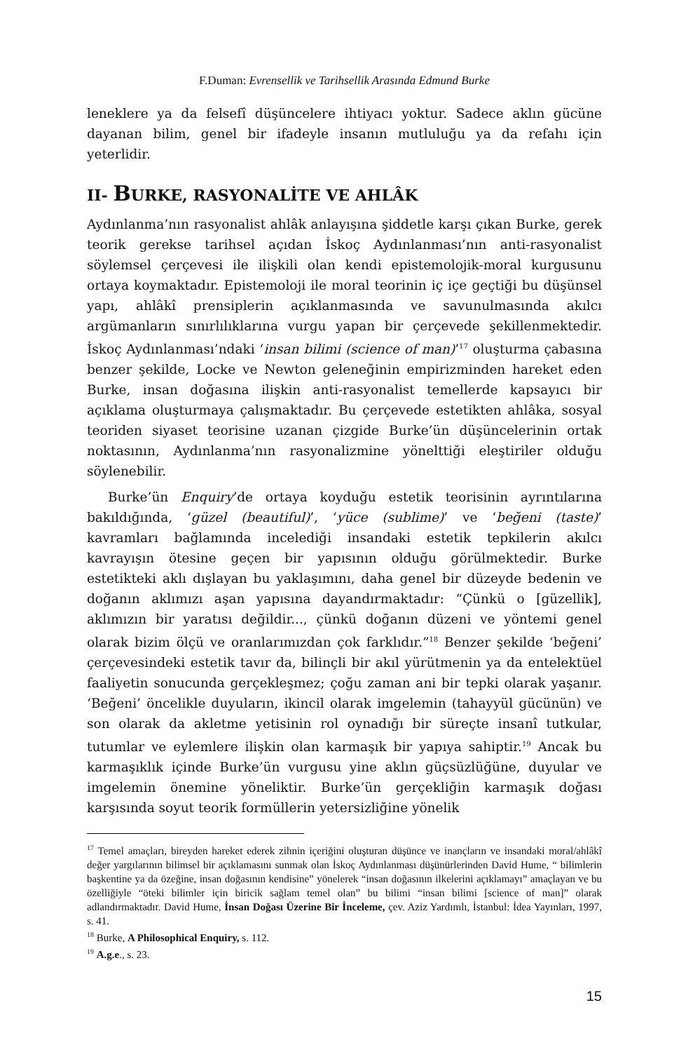F.Duman: Evrensellik ve Tarihsellik Arasında Edmund Burke
leneklere ya da felsefî düşüncelere ihtiyacı yoktur. Sadece aklın gücüne dayanan bilim, genel bir ifadeyle insanın mutluluğu ya da refahı için yeterlidir.
II- BURKE, RASYONALİTE VE AHLÂK
Aydınlanma’nın rasyonalist ahlâk anlayışına şiddetle karşı çıkan Burke, gerek teorik gerekse tarihsel açıdan İskoç Aydınlanması’nın anti-rasyonalist söylemsel çerçevesi ile ilişkili olan kendi epistemolojik-moral kurgusunu ortaya koymaktadır. Epistemoloji ile moral teorinin iç içe geçtiği bu düşünsel yapı, ahlâkî prensiplerin açıklanmasında ve savunulmasında akılcı argümanların sınırlılıklarına vurgu yapan bir çerçevede şekillenmektedir. İskoç Aydınlanması’ndaki ‘insan bilimi (science of man)’<sup>17</sup> oluşturma çabasına benzer şekilde, Locke ve Newton geleneğinin empirizminden hareket eden Burke, insan doğasına ilişkin anti-rasyonalist temellerde kapsayıcı bir açıklama oluşturmaya çalışmaktadır. Bu çerçevede estetikten ahlâka, sosyal teoriden siyaset teorisine uzanan çizgide Burke’ün düşüncelerinin ortak noktasının, Aydınlanma’nın rasyonalizmine yönelttiği eleştiriler olduğu söylenebilir.
Burke’ün Enquiry’de ortaya koyduğu estetik teorisinin ayrıntılarına bakıldığında, ‘güzel (beautiful)’, ‘yüce (sublime)’ ve ‘beğeni (taste)’ kavramları bağlamında incelediği insandaki estetik tepkilerin akılcı kavrayışın ötesine geçen bir yapısının olduğu görülmektedir. Burke estetikteki aklı dışlayan bu yaklaşımını, daha genel bir düzeyde bedenin ve doğanın aklımızı aşan yapısına dayandırmaktadır: “Çünkü o [güzellik], aklımızın bir yaratısı değildir..., çünkü doğanın düzeni ve yöntemi genel olarak bizim ölçü ve oranlarımızdan çok farklıdır.”<sup>18</sup> Benzer şekilde ‘beğeni’ çerçevesindeki estetik tavır da, bilinçli bir akıl yürütmenin ya da entelektüel faaliyetin sonucunda gerçekleşmez; çoğu zaman ani bir tepki olarak yaşanır. ‘Beğeni’ öncelikle duyuların, ikincil olarak imgelemin (tahayyül gücünün) ve son olarak da akletme yetisinin rol oynadığı bir süreçte insanî tutkular, tutumlar ve eylemlere ilişkin olan karmaşık bir yapıya sahiptir.<sup>19</sup> Ancak bu karmaşıklık içinde Burke’ün vurgusu yine aklın güçsüzlüğüne, duyular ve imgelemin önemine yöneliktir. Burke’ün gerçekliğin karmaşık doğası karşısında soyut teorik formüllerin yetersizliğine yönelik
<sup>17</sup> Temel amaçları, bireyden hareket ederek zihnin içeriğini oluşturan düşünce ve inançların ve insandaki moral/ahlâkî değer yargılarının bilimsel bir açıklamasını sunmak olan İskoç Aydınlanması düşünürlerinden David Hume, “ bilimlerin başkentine ya da özeğine, insan doğasının kendisine” yönelerek “insan doğasının ilkelerini açıklamayı” amaçlayan ve bu özelliğiyle “öteki bilimler için biricik sağlam temel olan” bu bilimi “insan bilimi [science of man]” olarak adlandırmaktadır. David Hume, İnsan Doğası Üzerine Bir İnceleme, çev. Aziz Yardımlı, İstanbul: İdea Yayınları, 1997, s. 41.
<sup>18</sup> Burke, A Philosophical Enquiry, s. 112.
<sup>19</sup> A.g.e., s. 23.
15